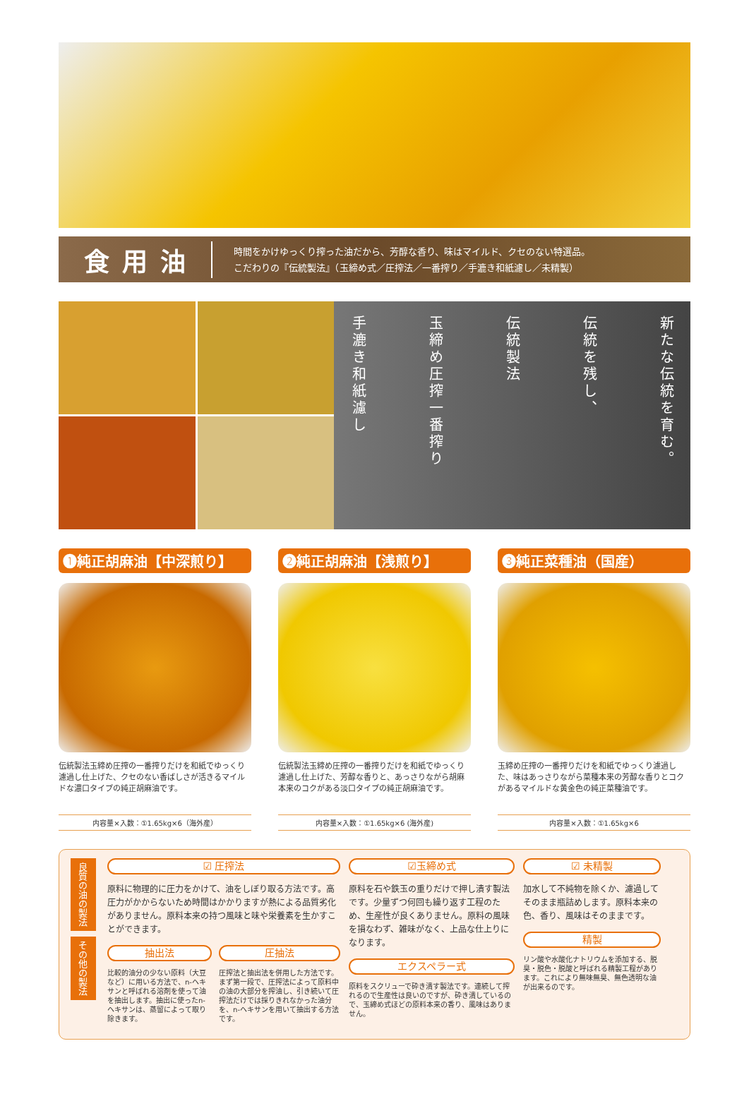食用油
時間をかけゆっくり搾った油だから、芳醇な香り、味はマイルド、クセのない特選品。
こだわりの『伝統製法』（玉締め式／圧搾法／一番搾り／手漉き和紙濾し／未精製）
手漉き和紙濾し 玉締め圧搾一番搾り 伝統製法 伝統を残し、 新たな伝統を育む。
❶純正胡麻油【中深煎り】
伝統製法玉締め圧搾の一番搾りだけを和紙でゆっくり濾過し仕上げた、クセのない香ばしさが活きるマイルドな濃口タイプの純正胡麻油です。
内容量×入数：①1.65kg×6（海外産）
❷純正胡麻油【浅煎り】
伝統製法玉締め圧搾の一番搾りだけを和紙でゆっくり濾過し仕上げた、芳醇な香りと、あっさりながら胡麻本来のコクがある淡口タイプの純正胡麻油です。
内容量×入数：①1.65kg×6 (海外産)
❸純正菜種油（国産）
玉締め圧搾の一番搾りだけを和紙でゆっくり濾過した、味はあっさりながら菜種本来の芳醇な香りとコクがあるマイルドな黄金色の純正菜種油です。
内容量×入数：①1.65kg×6
良質の油の製法
その他の製法
☑ 圧搾法
原料に物理的に圧力をかけて、油をしぼり取る方法です。高圧力がかからないため時間はかかりますが熱による品質劣化がありません。原料本来の持つ風味と味や栄養素を生かすことができます。
抽出法
比較的油分の少ない原料（大豆など）に用いる方法で、n-ヘキサンと呼ばれる溶剤を使って油を抽出します。抽出に使ったn-ヘキサンは、蒸留によって取り除きます。
圧抽法
圧搾法と抽出法を併用した方法です。まず第一段で、圧搾法によって原料中の油の大部分を搾油し、引き続いて圧搾法だけでは採りきれなかった油分を、n-ヘキサンを用いて抽出する方法です。
☑玉締め式
原料を石や鉄玉の重りだけで押し潰す製法です。少量ずつ何回も繰り返す工程のため、生産性が良くありません。原料の風味を損なわず、雑味がなく、上品な仕上りになります。
エクスペラー式
原料をスクリューで砕き潰す製法です。連続して搾れるので生産性は良いのですが、砕き潰しているので、玉締め式ほどの原料本来の香り、風味はありません。
☑ 未精製
加水して不純物を除くか、濾過してそのまま瓶詰めします。原料本来の色、香り、風味はそのままです。
精製
リン酸や水酸化ナトリウムを添加する、脱臭・脱色・脱酸と呼ばれる精製工程があります。これにより無味無臭、無色透明な油が出来るのです。